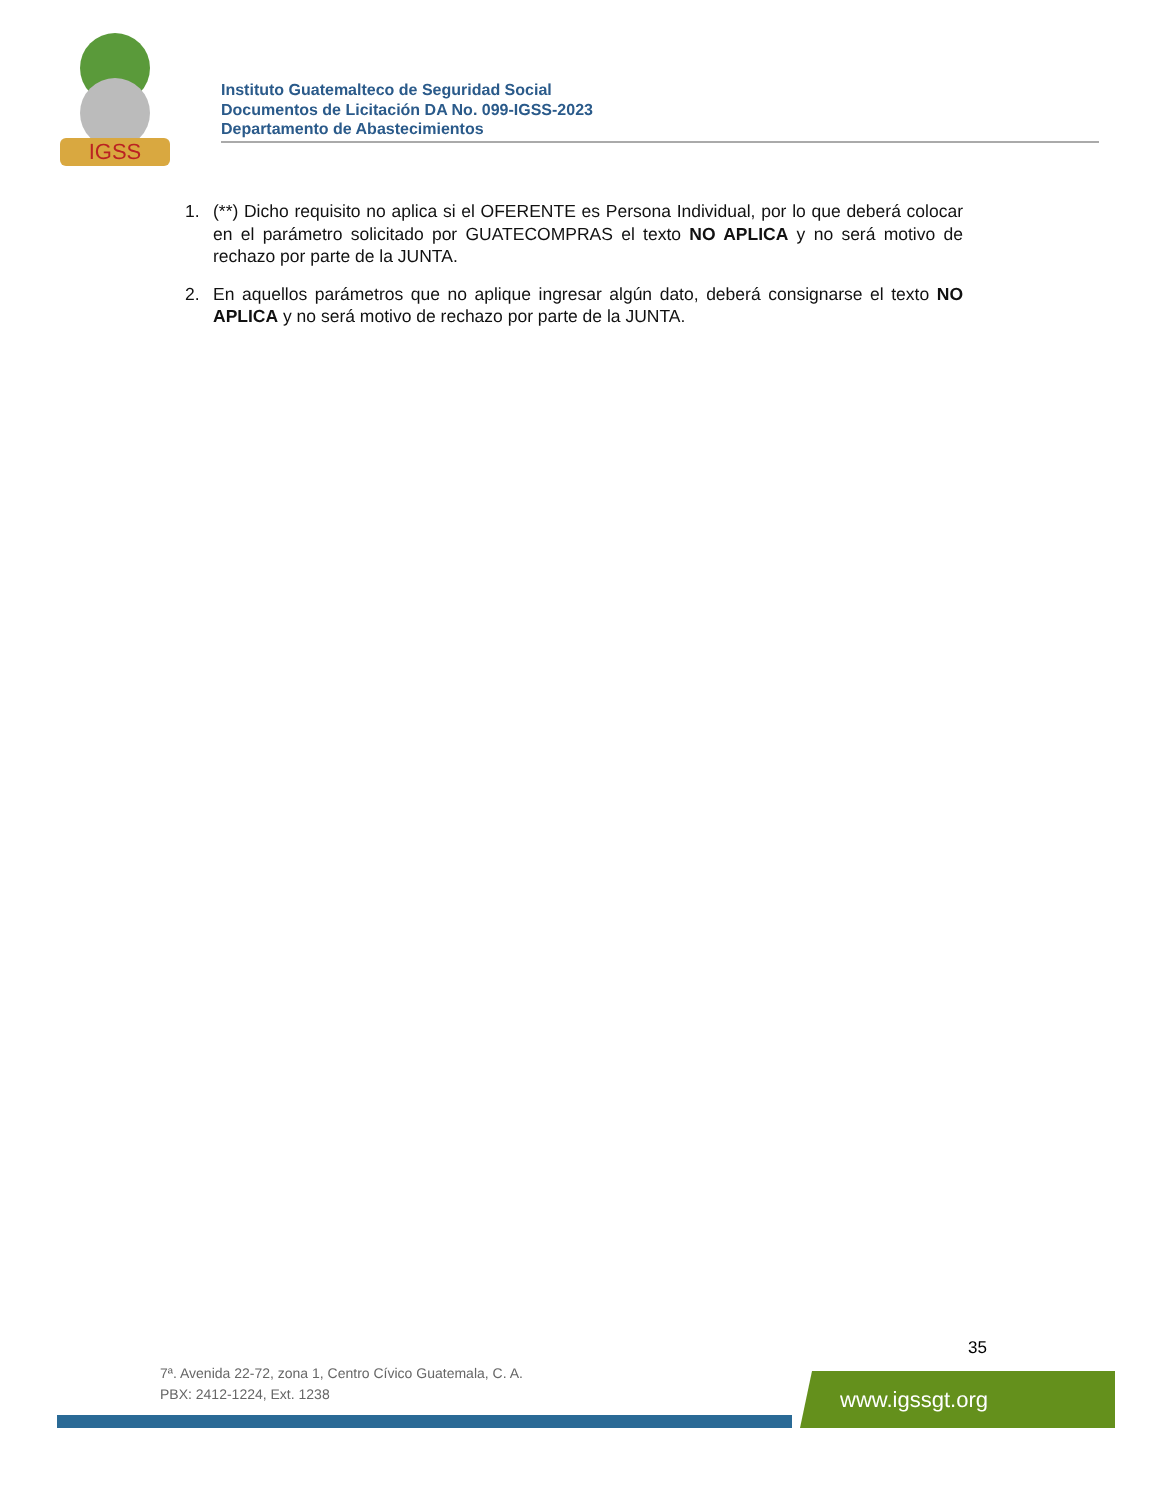IGSS
Instituto Guatemalteco de Seguridad Social
Documentos de Licitación DA No. 099-IGSS-2023
Departamento de Abastecimientos
1. (**) Dicho requisito no aplica si el OFERENTE es Persona Individual, por lo que deberá colocar en el parámetro solicitado por GUATECOMPRAS el texto NO APLICA y no será motivo de rechazo por parte de la JUNTA.
2. En aquellos parámetros que no aplique ingresar algún dato, deberá consignarse el texto NO APLICA y no será motivo de rechazo por parte de la JUNTA.
35
7ª. Avenida 22-72, zona 1, Centro Cívico Guatemala, C. A.
PBX: 2412-1224, Ext. 1238
www.igssgt.org